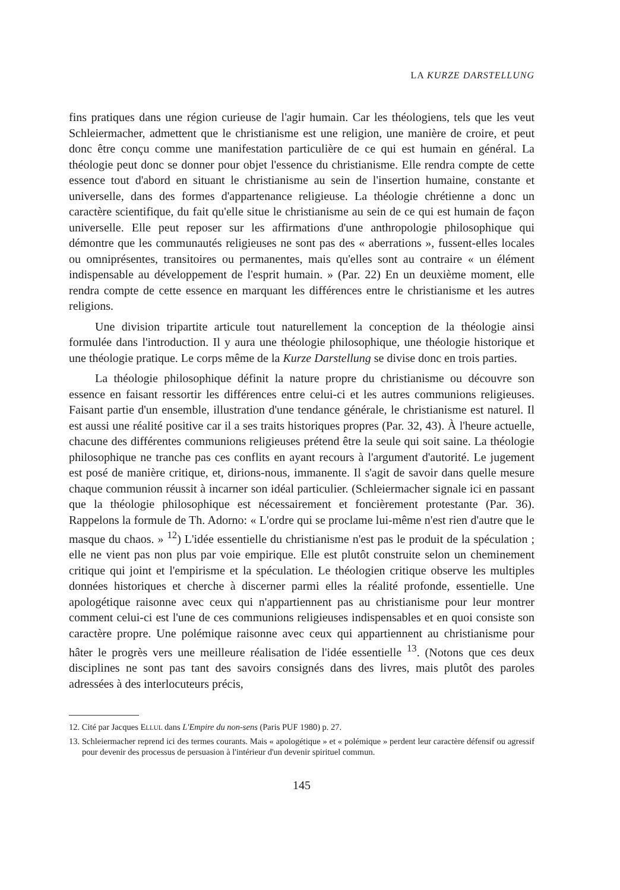LA KURZE DARSTELLUNG
fins pratiques dans une région curieuse de l'agir humain. Car les théologiens, tels que les veut Schleiermacher, admettent que le christianisme est une religion, une manière de croire, et peut donc être conçu comme une manifestation particulière de ce qui est humain en général. La théologie peut donc se donner pour objet l'essence du christianisme. Elle rendra compte de cette essence tout d'abord en situant le christianisme au sein de l'insertion humaine, constante et universelle, dans des formes d'appartenance religieuse. La théologie chrétienne a donc un caractère scientifique, du fait qu'elle situe le christianisme au sein de ce qui est humain de façon universelle. Elle peut reposer sur les affirmations d'une anthropologie philosophique qui démontre que les communautés religieuses ne sont pas des « aberrations », fussent-elles locales ou omniprésentes, transitoires ou permanentes, mais qu'elles sont au contraire « un élément indispensable au développement de l'esprit humain. » (Par. 22) En un deuxième moment, elle rendra compte de cette essence en marquant les différences entre le christianisme et les autres religions.
Une division tripartite articule tout naturellement la conception de la théologie ainsi formulée dans l'introduction. Il y aura une théologie philosophique, une théologie historique et une théologie pratique. Le corps même de la Kurze Darstellung se divise donc en trois parties.
La théologie philosophique définit la nature propre du christianisme ou découvre son essence en faisant ressortir les différences entre celui-ci et les autres communions religieuses. Faisant partie d'un ensemble, illustration d'une tendance générale, le christianisme est naturel. Il est aussi une réalité positive car il a ses traits historiques propres (Par. 32, 43). À l'heure actuelle, chacune des différentes communions religieuses prétend être la seule qui soit saine. La théologie philosophique ne tranche pas ces conflits en ayant recours à l'argument d'autorité. Le jugement est posé de manière critique, et, dirions-nous, immanente. Il s'agit de savoir dans quelle mesure chaque communion réussit à incarner son idéal particulier. (Schleiermacher signale ici en passant que la théologie philosophique est nécessairement et foncièrement protestante (Par. 36). Rappelons la formule de Th. Adorno: « L'ordre qui se proclame lui-même n'est rien d'autre que le masque du chaos. » <sup>12</sup>) L'idée essentielle du christianisme n'est pas le produit de la spéculation ; elle ne vient pas non plus par voie empirique. Elle est plutôt construite selon un cheminement critique qui joint et l'empirisme et la spéculation. Le théologien critique observe les multiples données historiques et cherche à discerner parmi elles la réalité profonde, essentielle. Une apologétique raisonne avec ceux qui n'appartiennent pas au christianisme pour leur montrer comment celui-ci est l'une de ces communions religieuses indispensables et en quoi consiste son caractère propre. Une polémique raisonne avec ceux qui appartiennent au christianisme pour hâter le progrès vers une meilleure réalisation de l'idée essentielle <sup>13</sup>. (Notons que ces deux disciplines ne sont pas tant des savoirs consignés dans des livres, mais plutôt des paroles adressées à des interlocuteurs précis,
12. Cité par Jacques ELLUL dans L'Empire du non-sens (Paris PUF 1980) p. 27.
13. Schleiermacher reprend ici des termes courants. Mais « apologétique » et « polémique » perdent leur caractère défensif ou agressif pour devenir des processus de persuasion à l'intérieur d'un devenir spirituel commun.
145